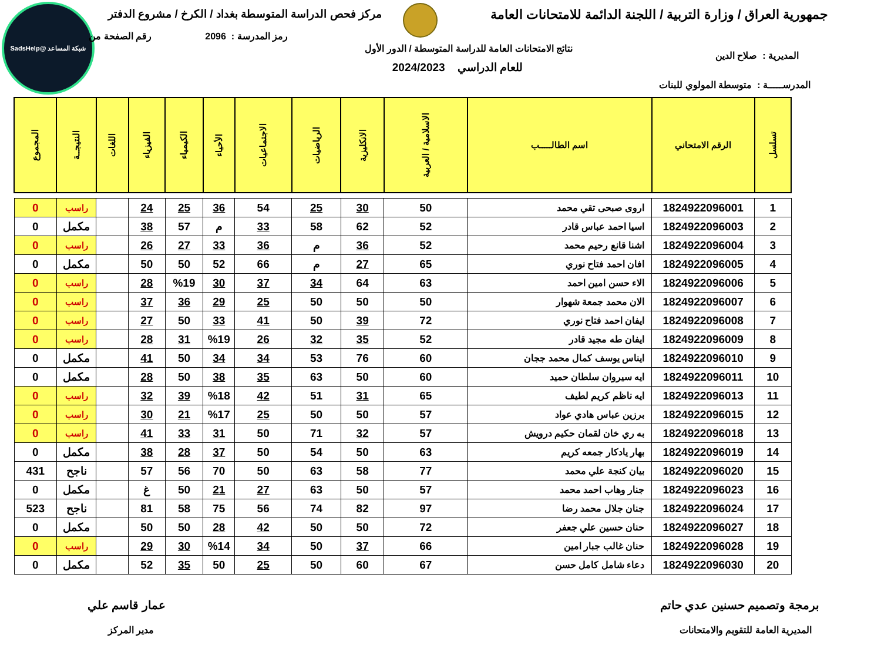جمهورية العراق / وزارة التربية / اللجنة الدائمة للامتحانات العامة
مركز فحص الدراسة المتوسطة بغداد / الكرخ / مشروع الدفتر
شبكة المساعد @SadsHelp
رمز المدرسة : 2096 رقم الصفحة من
نتائج الامتحانات العامة للدراسة المتوسطة / الدور الأول
للعام الدراسي 2024/2023
المديرية : صلاح الدين
المدرســـــة : متوسطة المولوي للبنات
| تسلسل | الرقم الامتحاني | اسم الطالـــــب | الاسلامية / العربية | الانكليزية | الرياضيات | الاجتماعيات | الأحياء | الكيمياء | الفيزياء | اللغات | النتيجــة | المجموع |
| --- | --- | --- | --- | --- | --- | --- | --- | --- | --- | --- | --- | --- |
| 1 | 1824922096001 | اروى صبحى تقي محمد | 50 | 30 | 25 | 54 | 36 | 25 | 24 | | راسب | 0 |
| 2 | 1824922096003 | اسيا احمد عباس قادر | 52 | 62 | 58 | 33 | م | 57 | 38 | | مكمل | 0 |
| 3 | 1824922096004 | اشنا قانع رحيم محمد | 52 | 36 | م | 36 | 33 | 27 | 26 | | راسب | 0 |
| 4 | 1824922096005 | افان احمد فتاح نوري | 65 | 27 | م | 66 | 52 | 50 | 50 | | مكمل | 0 |
| 5 | 1824922096006 | الاء حسن امين احمد | 63 | 64 | 34 | 37 | 30 | %19 | 28 | | راسب | 0 |
| 6 | 1824922096007 | الان محمد جمعة شهوار | 50 | 50 | 50 | 25 | 29 | 36 | 37 | | راسب | 0 |
| 7 | 1824922096008 | ايفان احمد فتاح نوري | 72 | 39 | 50 | 41 | 33 | 50 | 27 | | راسب | 0 |
| 8 | 1824922096009 | ايفان طه مجيد قادر | 52 | 35 | 32 | 26 | %19 | 31 | 28 | | راسب | 0 |
| 9 | 1824922096010 | ايناس يوسف كمال محمد ججان | 60 | 76 | 53 | 34 | 34 | 50 | 41 | | مكمل | 0 |
| 10 | 1824922096011 | ايه سيروان سلطان حميد | 60 | 50 | 63 | 35 | 38 | 50 | 28 | | مكمل | 0 |
| 11 | 1824922096013 | ايه ناظم كريم لطيف | 65 | 31 | 51 | 42 | %18 | 39 | 32 | | راسب | 0 |
| 12 | 1824922096015 | برزين عباس هادي عواد | 57 | 50 | 50 | 25 | %17 | 21 | 30 | | راسب | 0 |
| 13 | 1824922096018 | به ري خان لقمان حكيم درويش | 57 | 32 | 71 | 50 | 31 | 33 | 41 | | راسب | 0 |
| 14 | 1824922096019 | بهار يادكار جمعه كريم | 63 | 50 | 54 | 50 | 37 | 28 | 38 | | مكمل | 0 |
| 15 | 1824922096020 | بيان كنجة علي محمد | 77 | 58 | 63 | 50 | 70 | 56 | 57 | | ناجح | 431 |
| 16 | 1824922096023 | جنار وهاب احمد محمد | 57 | 50 | 63 | 27 | 21 | 50 | غ | | مكمل | 0 |
| 17 | 1824922096024 | جنان جلال محمد رضا | 97 | 82 | 74 | 56 | 75 | 58 | 81 | | ناجح | 523 |
| 18 | 1824922096027 | حنان حسين علي جعفر | 72 | 50 | 50 | 42 | 28 | 50 | 50 | | مكمل | 0 |
| 19 | 1824922096028 | حنان غالب جبار امين | 66 | 37 | 50 | 34 | %14 | 30 | 29 | | راسب | 0 |
| 20 | 1824922096030 | دعاء شامل كامل حسن | 67 | 60 | 50 | 25 | 50 | 35 | 52 | | مكمل | 0 |
برمجة وتصميم حسنين عدي حاتم عمار قاسم علي
المديرية العامة للتقويم والامتحانات
مدير المركز